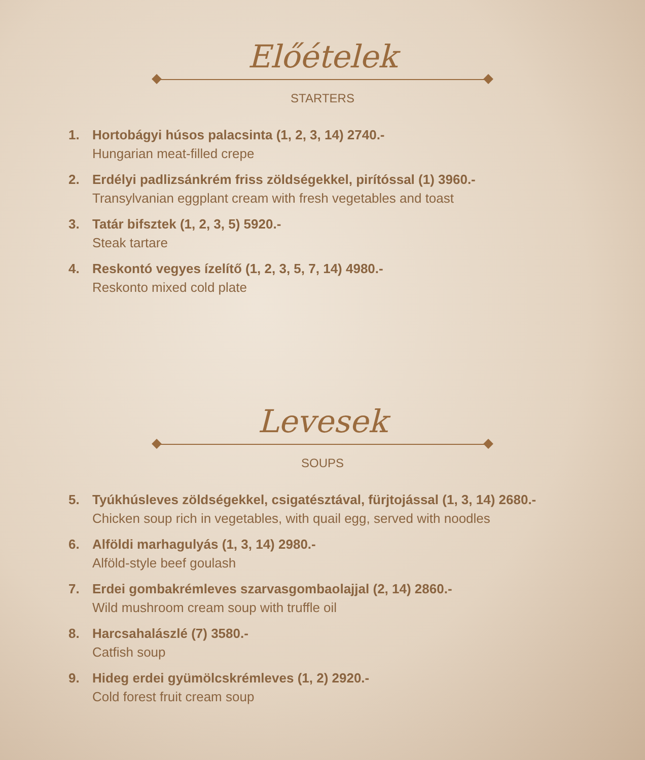Előételek
STARTERS
1. Hortobágyi húsos palacsinta (1, 2, 3, 14) 2740.-
Hungarian meat-filled crepe
2. Erdélyi padlizsánkrém friss zöldségekkel, pirítóssal (1) 3960.-
Transylvanian eggplant cream with fresh vegetables and toast
3. Tatár bifsztek (1, 2, 3, 5) 5920.-
Steak tartare
4. Reskontó vegyes ízelítő (1, 2, 3, 5, 7, 14) 4980.-
Reskonto mixed cold plate
Levesek
SOUPS
5. Tyúkhúsleves zöldségekkel, csigatésztával, fürjtojással (1, 3, 14) 2680.-
Chicken soup rich in vegetables, with quail egg, served with noodles
6. Alföldi marhagulyás (1, 3, 14) 2980.-
Alföld-style beef goulash
7. Erdei gombakrémleves szarvasgombaolajjal (2, 14) 2860.-
Wild mushroom cream soup with truffle oil
8. Harcsahalászlé (7) 3580.-
Catfish soup
9. Hideg erdei gyümölcskrémleves (1, 2) 2920.-
Cold forest fruit cream soup